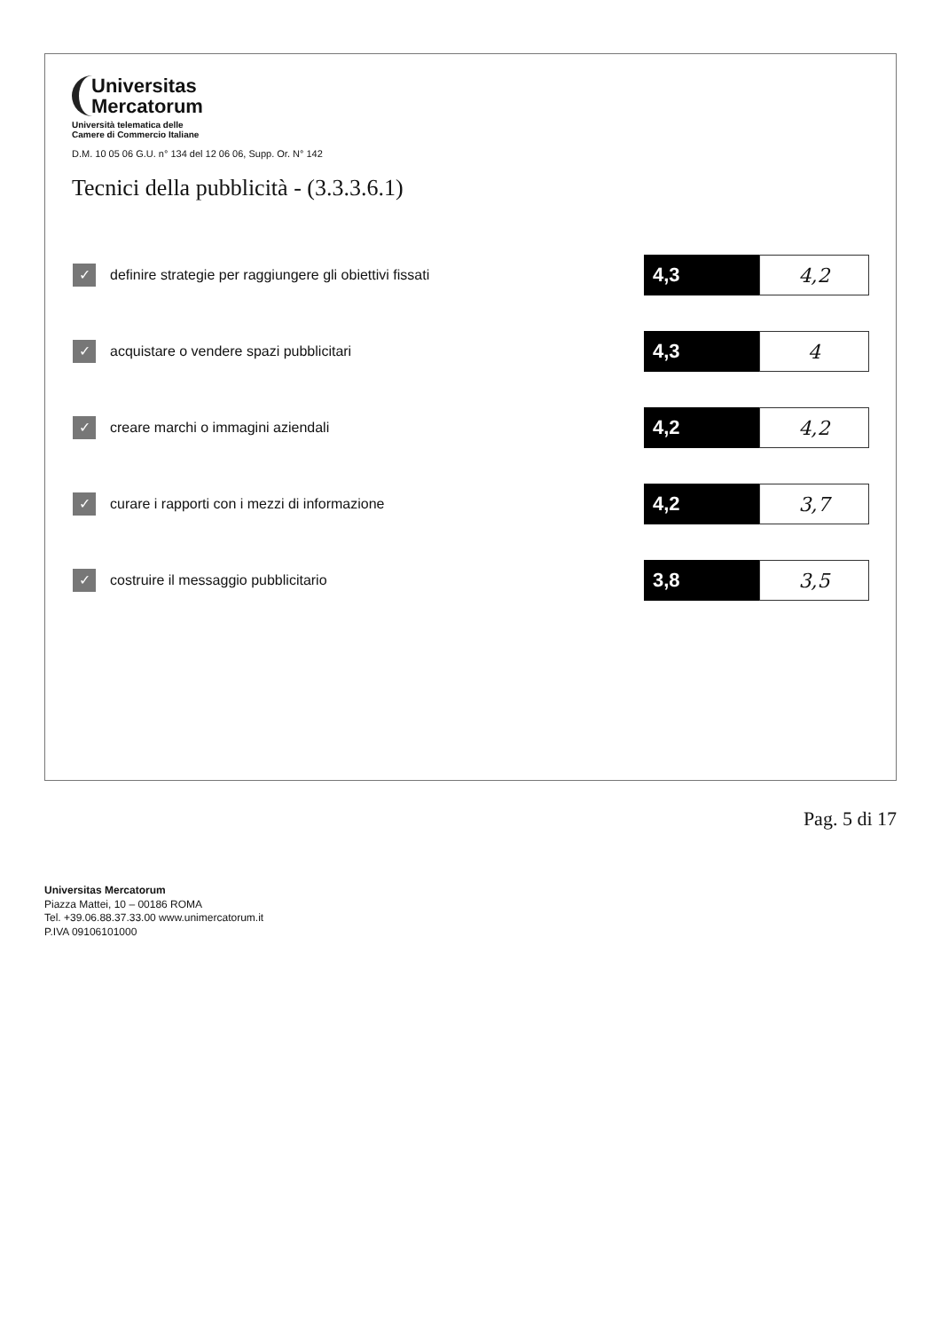Universitas
Mercatorum
Università telematica delle
Camere di Commercio Italiane
D.M. 10 05 06 G.U. n° 134 del 12 06 06, Supp. Or. N° 142
Tecnici della pubblicità - (3.3.3.6.1)
| ✓ | definire strategie per raggiungere gli obiettivi fissati | 4,3 | 4,2 |
| ✓ | acquistare o vendere spazi pubblicitari | 4,3 | 4 |
| ✓ | creare marchi o immagini aziendali | 4,2 | 4,2 |
| ✓ | curare i rapporti con i mezzi di informazione | 4,2 | 3,7 |
| ✓ | costruire il messaggio pubblicitario | 3,8 | 3,5 |
Pag. 5 di 17
Universitas Mercatorum
Piazza Mattei, 10 – 00186 ROMA
Tel. +39.06.88.37.33.00 www.unimercatorum.it
P.IVA 09106101000